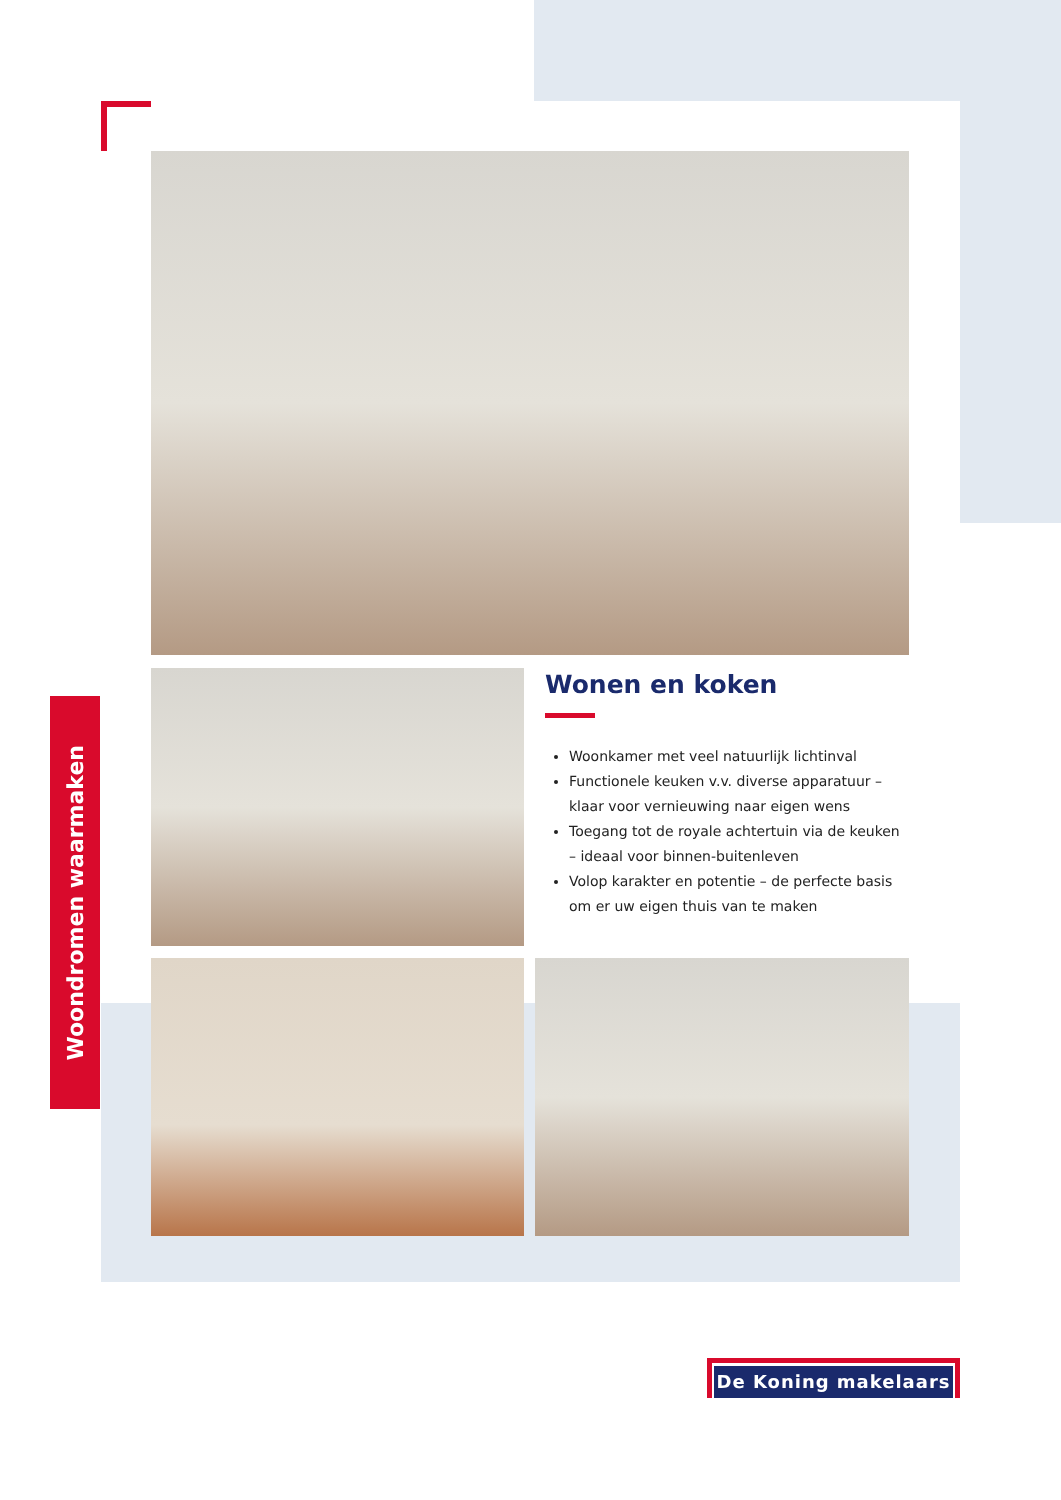Woondromen waarmaken
Wonen en koken
Woonkamer met veel natuurlijk lichtinval
Functionele keuken v.v. diverse apparatuur – klaar voor vernieuwing naar eigen wens
Toegang tot de royale achtertuin via de keuken – ideaal voor binnen-buitenleven
Volop karakter en potentie – de perfecte basis om er uw eigen thuis van te maken
De Koning makelaars